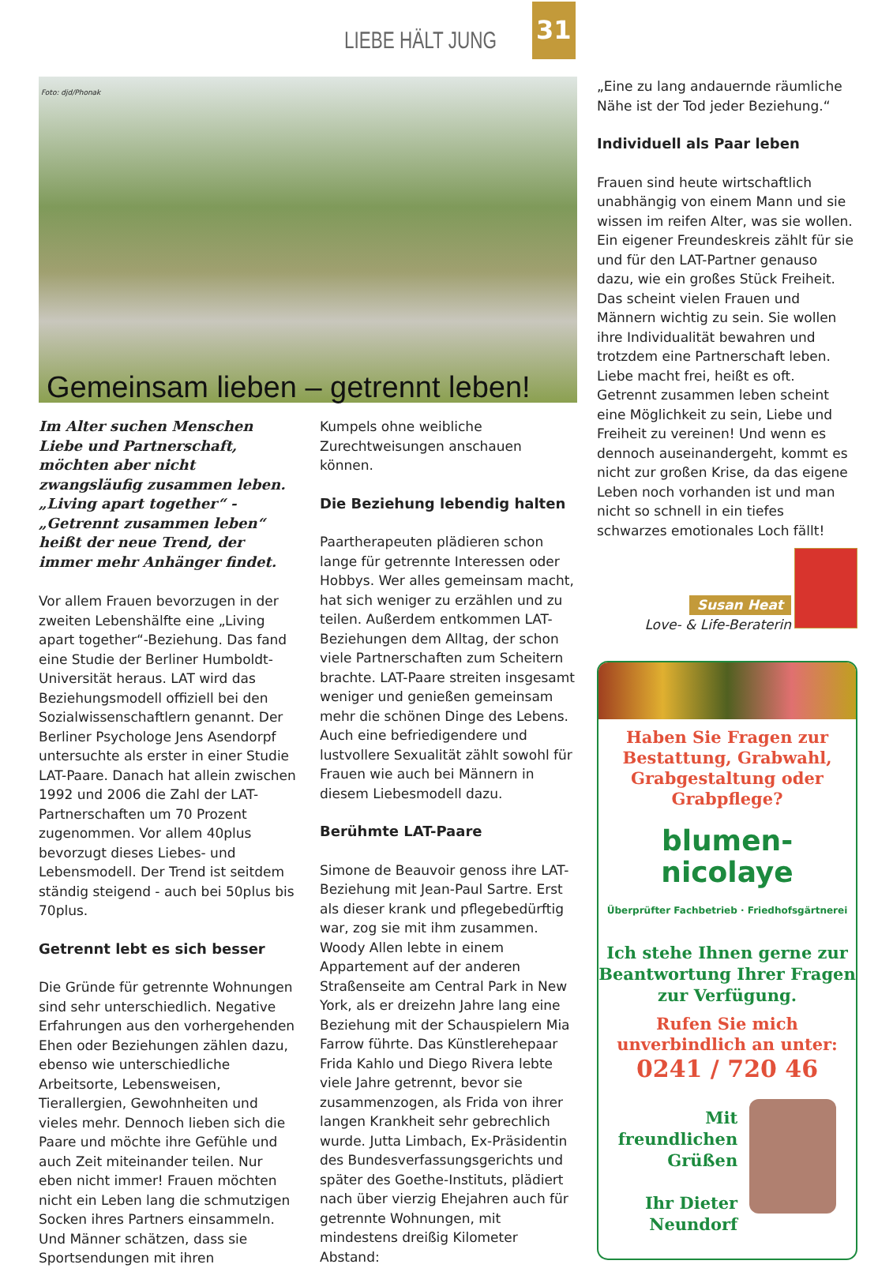LIEBE HÄLT JUNG 31
Gemeinsam lieben – getrennt leben!
Foto: djd/Phonak
Im Alter suchen Menschen Liebe und Partnerschaft, möchten aber nicht zwangsläufig zusammen leben. „Living apart together“ - „Getrennt zusammen leben“ heißt der neue Trend, der immer mehr Anhänger findet.
Vor allem Frauen bevorzugen in der zweiten Lebenshälfte eine „Living apart together“-Beziehung. Das fand eine Studie der Berliner Humboldt-Universität heraus. LAT wird das Beziehungsmodell offiziell bei den Sozialwissenschaftlern genannt. Der Berliner Psychologe Jens Asendorpf untersuchte als erster in einer Studie LAT-Paare. Danach hat allein zwischen 1992 und 2006 die Zahl der LAT-Partnerschaften um 70 Prozent zugenommen. Vor allem 40plus bevorzugt dieses Liebes- und Lebensmodell. Der Trend ist seitdem ständig steigend - auch bei 50plus bis 70plus.
Getrennt lebt es sich besser
Die Gründe für getrennte Wohnungen sind sehr unterschiedlich. Negative Erfahrungen aus den vorhergehenden Ehen oder Beziehungen zählen dazu, ebenso wie unterschiedliche Arbeitsorte, Lebensweisen, Tierallergien, Gewohnheiten und vieles mehr. Dennoch lieben sich die Paare und möchte ihre Gefühle und auch Zeit miteinander teilen. Nur eben nicht immer! Frauen möchten nicht ein Leben lang die schmutzigen Socken ihres Partners einsammeln. Und Männer schätzen, dass sie Sportsendungen mit ihren
Kumpels ohne weibliche Zurechtweisungen anschauen können.
Die Beziehung lebendig halten
Paartherapeuten plädieren schon lange für getrennte Interessen oder Hobbys. Wer alles gemeinsam macht, hat sich weniger zu erzählen und zu teilen. Außerdem entkommen LAT-Beziehungen dem Alltag, der schon viele Partnerschaften zum Scheitern brachte. LAT-Paare streiten insgesamt weniger und genießen gemeinsam mehr die schönen Dinge des Lebens. Auch eine befriedigendere und lustvollere Sexualität zählt sowohl für Frauen wie auch bei Männern in diesem Liebesmodell dazu.
Berühmte LAT-Paare
Simone de Beauvoir genoss ihre LAT-Beziehung mit Jean-Paul Sartre. Erst als dieser krank und pflegebedürftig war, zog sie mit ihm zusammen. Woody Allen lebte in einem Appartement auf der anderen Straßenseite am Central Park in New York, als er dreizehn Jahre lang eine Beziehung mit der Schauspielern Mia Farrow führte. Das Künstlerehepaar Frida Kahlo und Diego Rivera lebte viele Jahre getrennt, bevor sie zusammenzogen, als Frida von ihrer langen Krankheit sehr gebrechlich wurde. Jutta Limbach, Ex-Präsidentin des Bundesverfassungsgerichts und später des Goethe-Instituts, plädiert nach über vierzig Ehejahren auch für getrennte Wohnungen, mit mindestens dreißig Kilometer Abstand:
„Eine zu lang andauernde räumliche Nähe ist der Tod jeder Beziehung.“
Individuell als Paar leben
Frauen sind heute wirtschaftlich unabhängig von einem Mann und sie wissen im reifen Alter, was sie wollen. Ein eigener Freundeskreis zählt für sie und für den LAT-Partner genauso dazu, wie ein großes Stück Freiheit. Das scheint vielen Frauen und Männern wichtig zu sein. Sie wollen ihre Individualität bewahren und trotzdem eine Partnerschaft leben. Liebe macht frei, heißt es oft. Getrennt zusammen leben scheint eine Möglichkeit zu sein, Liebe und Freiheit zu vereinen! Und wenn es dennoch auseinandergeht, kommt es nicht zur großen Krise, da das eigene Leben noch vorhanden ist und man nicht so schnell in ein tiefes schwarzes emotionales Loch fällt!
Susan Heat
Love- & Life-Beraterin
Haben Sie Fragen zur Bestattung, Grabwahl, Grabgestaltung oder Grabpflege?
blumen-
nicolaye
Überprüfter Fachbetrieb · Friedhofsgärtnerei
Ich stehe Ihnen gerne zur Beantwortung Ihrer Fragen zur Verfügung.
Rufen Sie mich unverbindlich an unter:
0241 / 720 46
Mit
freundlichen
Grüßen
Ihr Dieter
Neundorf